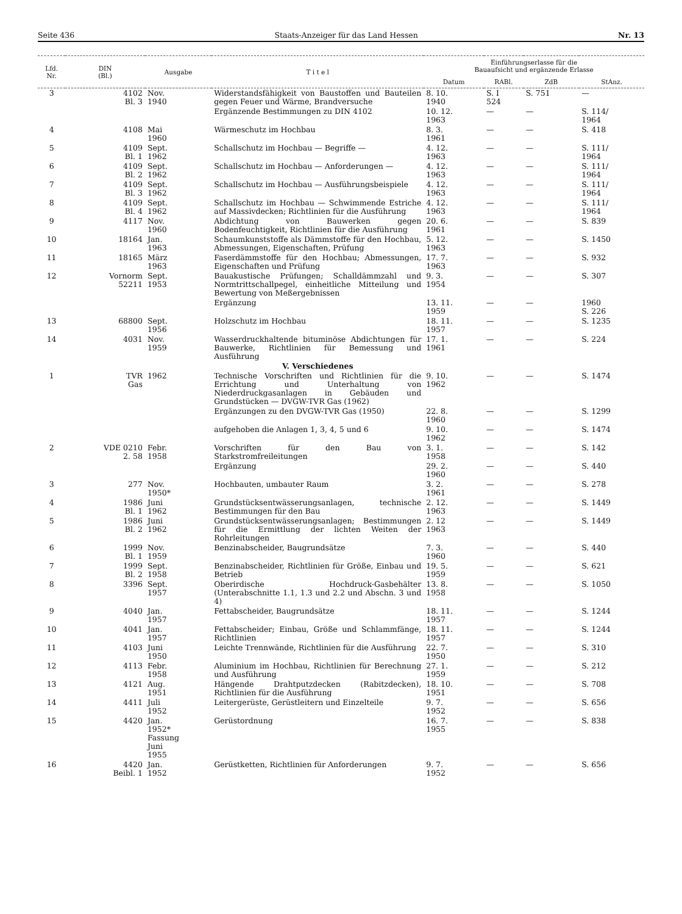Seite 436 Staats-Anzeiger für das Land Hessen Nr. 13
| Lfd. Nr. | DIN (Bl.) | Ausgabe | T i t e l | Einführungserlasse für die Bauaufsicht und ergänzende Erlasse | | | |
| --- | --- | --- | --- | --- | --- | --- | --- |
| | | | | Datum | RABl. | ZdB | StAnz. |
| 3 | 4102 Bl. 3 | Nov. 1940 | Widerstandsfähigkeit von Baustoffen und Bauteilen gegen Feuer und Wärme, Brandversuche | 8. 10. 1940 | S. I 524 | S. 751 | — |
| | | | Ergänzende Bestimmungen zu DIN 4102 | 10. 12. 1963 | — | — | S. 114/ 1964 |
| 4 | 4108 | Mai 1960 | Wärmeschutz im Hochbau | 8. 3. 1961 | — | — | S. 418 |
| 5 | 4109 Bl. 1 | Sept. 1962 | Schallschutz im Hochbau — Begriffe — | 4. 12. 1963 | — | — | S. 111/ 1964 |
| 6 | 4109 Bl. 2 | Sept. 1962 | Schallschutz im Hochbau — Anforderungen — | 4. 12. 1963 | — | — | S. 111/ 1964 |
| 7 | 4109 Bl. 3 | Sept. 1962 | Schallschutz im Hochbau — Ausführungsbeispiele | 4. 12. 1963 | — | — | S. 111/ 1964 |
| 8 | 4109 Bl. 4 | Sept. 1962 | Schallschutz im Hochbau — Schwimmende Estriche auf Massivdecken; Richtlinien für die Ausführung | 4. 12. 1963 | — | — | S. 111/ 1964 |
| 9 | 4117 | Nov. 1960 | Abdichtung von Bauwerken gegen Bodenfeuchtigkeit, Richtlinien für die Ausführung | 20. 6. 1961 | — | — | S. 839 |
| 10 | 18164 | Jan. 1963 | Schaumkunststoffe als Dämmstoffe für den Hochbau, Abmessungen, Eigenschaften, Prüfung | 5. 12. 1963 | — | — | S. 1450 |
| 11 | 18165 | März 1963 | Faserdämmstoffe für den Hochbau; Abmessungen, Eigenschaften und Prüfung | 17. 7. 1963 | — | — | S. 932 |
| 12 | Vornorm 52211 | Sept. 1953 | Bauakustische Prüfungen; Schalldämmzahl und Normtrittschallpegel, einheitliche Mitteilung und Bewertung von Meßergebnissen | 9. 3. 1954 | — | — | S. 307 |
| | | | Ergänzung | 13. 11. 1959 | — | — | 1960 S. 226 |
| 13 | 68800 | Sept. 1956 | Holzschutz im Hochbau | 18. 11. 1957 | — | — | S. 1235 |
| 14 | 4031 | Nov. 1959 | Wasserdruckhaltende bituminöse Abdichtungen für Bauwerke, Richtlinien für Bemessung und Ausführung | 17. 1. 1961 | — | — | S. 224 |
| | | | V. Verschiedenes | | | | |
| 1 | TVR Gas | 1962 | Technische Vorschriften und Richtlinien für die Errichtung und Unterhaltung von Niederdruckgasanlagen in Gebäuden und Grundstücken — DVGW-TVR Gas (1962) | 9. 10. 1962 | — | — | S. 1474 |
| | | | Ergänzungen zu den DVGW-TVR Gas (1950) | 22. 8. 1960 | — | — | S. 1299 |
| | | | aufgehoben die Anlagen 1, 3, 4, 5 und 6 | 9. 10. 1962 | — | — | S. 1474 |
| 2 | VDE 0210 2. 58 | Febr. 1958 | Vorschriften für den Bau von Starkstromfreileitungen | 3. 1. 1958 | — | — | S. 142 |
| | | | Ergänzung | 29. 2. 1960 | — | — | S. 440 |
| 3 | 277 | Nov. 1950* | Hochbauten, umbauter Raum | 3. 2. 1961 | — | — | S. 278 |
| 4 | 1986 Bl. 1 | Juni 1962 | Grundstücksentwässerungsanlagen, technische Bestimmungen für den Bau | 2. 12. 1963 | — | — | S. 1449 |
| 5 | 1986 Bl. 2 | Juni 1962 | Grundstücksentwässerungsanlagen; Bestimmungen für die Ermittlung der lichten Weiten der Rohrleitungen | 2. 12 1963 | — | — | S. 1449 |
| 6 | 1999 Bl. 1 | Nov. 1959 | Benzinabscheider, Baugrundsätze | 7. 3. 1960 | — | — | S. 440 |
| 7 | 1999 Bl. 2 | Sept. 1958 | Benzinabscheider, Richtlinien für Größe, Einbau und Betrieb | 19. 5. 1959 | — | — | S. 621 |
| 8 | 3396 | Sept. 1957 | Oberirdische Hochdruck-Gasbehälter (Unterabschnitte 1.1, 1.3 und 2.2 und Abschn. 3 und 4) | 13. 8. 1958 | — | — | S. 1050 |
| 9 | 4040 | Jan. 1957 | Fettabscheider, Baugrundsätze | 18. 11. 1957 | — | — | S. 1244 |
| 10 | 4041 | Jan. 1957 | Fettabscheider; Einbau, Größe und Schlammfänge, Richtlinien | 18. 11. 1957 | — | — | S. 1244 |
| 11 | 4103 | Juni 1950 | Leichte Trennwände, Richtlinien für die Ausführung | 22. 7. 1950 | — | — | S. 310 |
| 12 | 4113 | Febr. 1958 | Aluminium im Hochbau, Richtlinien für Berechnung und Ausführung | 27. 1. 1959 | — | — | S. 212 |
| 13 | 4121 | Aug. 1951 | Hängende Drahtputzdecken (Rabitzdecken), Richtlinien für die Ausführung | 18. 10. 1951 | — | — | S. 708 |
| 14 | 4411 | Juli 1952 | Leitergerüste, Gerüstleitern und Einzelteile | 9. 7. 1952 | — | — | S. 656 |
| 15 | 4420 | Jan. 1952* Fassung Juni 1955 | Gerüstordnung | 16. 7. 1955 | — | — | S. 838 |
| 16 | 4420 Beibl. 1 | Jan. 1952 | Gerüstketten, Richtlinien für Anforderungen | 9. 7. 1952 | — | — | S. 656 |